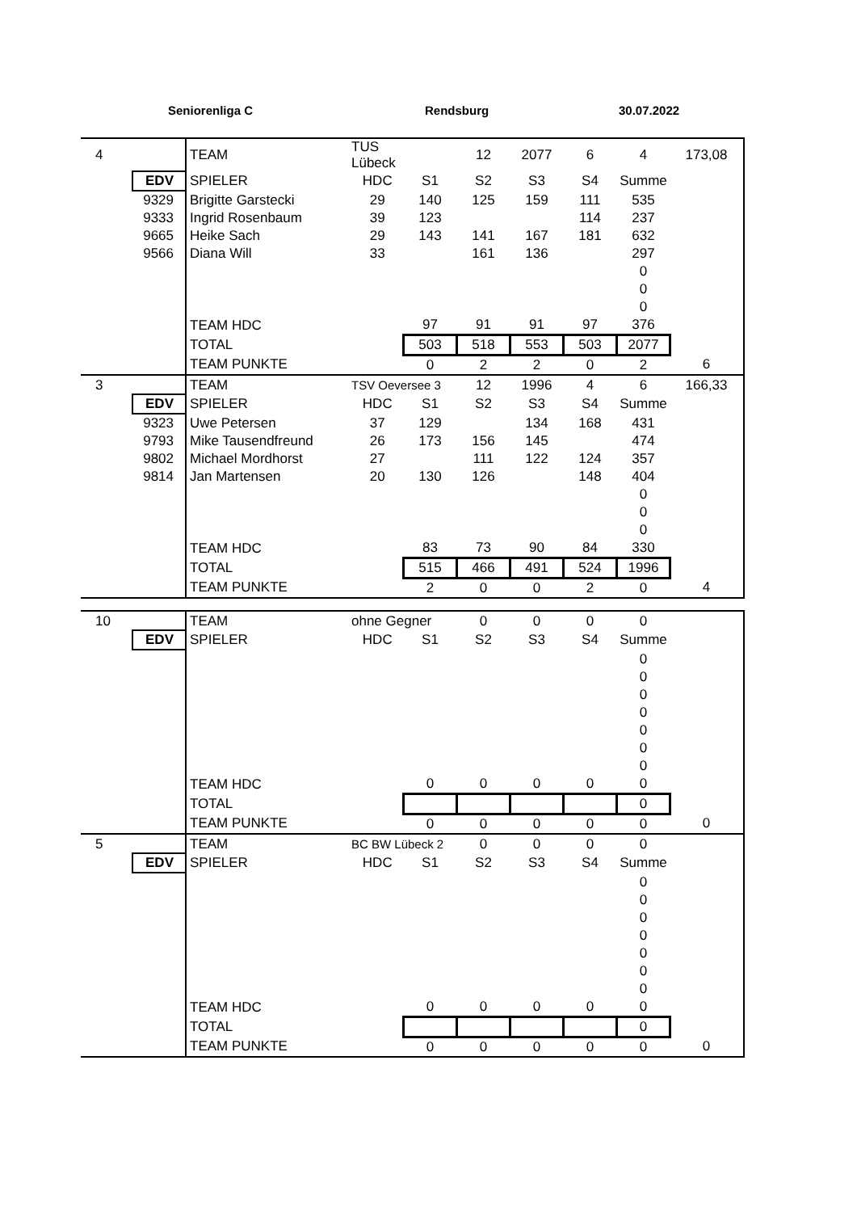Seniorenliga C Rendsburg 30.07.2022
| 4 | | TEAM | TUS Lübeck | | 12 | 2077 | 6 | 4 | 173,08 |
| | EDV | SPIELER | HDC | S1 | S2 | S3 | S4 | Summe | |
| | 9329 | Brigitte Garstecki | 29 | 140 | 125 | 159 | 111 | 535 | |
| | 9333 | Ingrid Rosenbaum | 39 | 123 | | | 114 | 237 | |
| | 9665 | Heike Sach | 29 | 143 | 141 | 167 | 181 | 632 | |
| | 9566 | Diana Will | 33 | | 161 | 136 | | 297 | |
| | | | | | | | | 0 | |
| | | | | | | | | 0 | |
| | | | | | | | | 0 | |
| | | TEAM HDC | | 97 | 91 | 91 | 97 | 376 | |
| | | TOTAL | | 503 | 518 | 553 | 503 | 2077 | |
| | | TEAM PUNKTE | | 0 | 2 | 2 | 0 | 2 | 6 |
| 3 | | TEAM | TSV Oeversee 3 | | 12 | 1996 | 4 | 6 | 166,33 |
| | EDV | SPIELER | HDC | S1 | S2 | S3 | S4 | Summe | |
| | 9323 | Uwe Petersen | 37 | 129 | | 134 | 168 | 431 | |
| | 9793 | Mike Tausendfreund | 26 | 173 | 156 | 145 | | 474 | |
| | 9802 | Michael Mordhorst | 27 | | 111 | 122 | 124 | 357 | |
| | 9814 | Jan Martensen | 20 | 130 | 126 | | 148 | 404 | |
| | | | | | | | | 0 | |
| | | | | | | | | 0 | |
| | | | | | | | | 0 | |
| | | TEAM HDC | | 83 | 73 | 90 | 84 | 330 | |
| | | TOTAL | | 515 | 466 | 491 | 524 | 1996 | |
| | | TEAM PUNKTE | | 2 | 0 | 0 | 2 | 0 | 4 |
| 10 | | TEAM | ohne Gegner | | 0 | 0 | 0 | 0 | |
| | EDV | SPIELER | HDC | S1 | S2 | S3 | S4 | Summe | |
| | | | | | | | | 0 | |
| | | | | | | | | 0 | |
| | | | | | | | | 0 | |
| | | | | | | | | 0 | |
| | | | | | | | | 0 | |
| | | | | | | | | 0 | |
| | | | | | | | | 0 | |
| | | TEAM HDC | | 0 | 0 | 0 | 0 | 0 | |
| | | TOTAL | | | | | | 0 | |
| | | TEAM PUNKTE | | 0 | 0 | 0 | 0 | 0 | 0 |
| 5 | | TEAM | BC BW Lübeck 2 | | 0 | 0 | 0 | 0 | |
| | EDV | SPIELER | HDC | S1 | S2 | S3 | S4 | Summe | |
| | | | | | | | | 0 | |
| | | | | | | | | 0 | |
| | | | | | | | | 0 | |
| | | | | | | | | 0 | |
| | | | | | | | | 0 | |
| | | | | | | | | 0 | |
| | | | | | | | | 0 | |
| | | TEAM HDC | | 0 | 0 | 0 | 0 | 0 | |
| | | TOTAL | | | | | | 0 | |
| | | TEAM PUNKTE | | 0 | 0 | 0 | 0 | 0 | 0 |